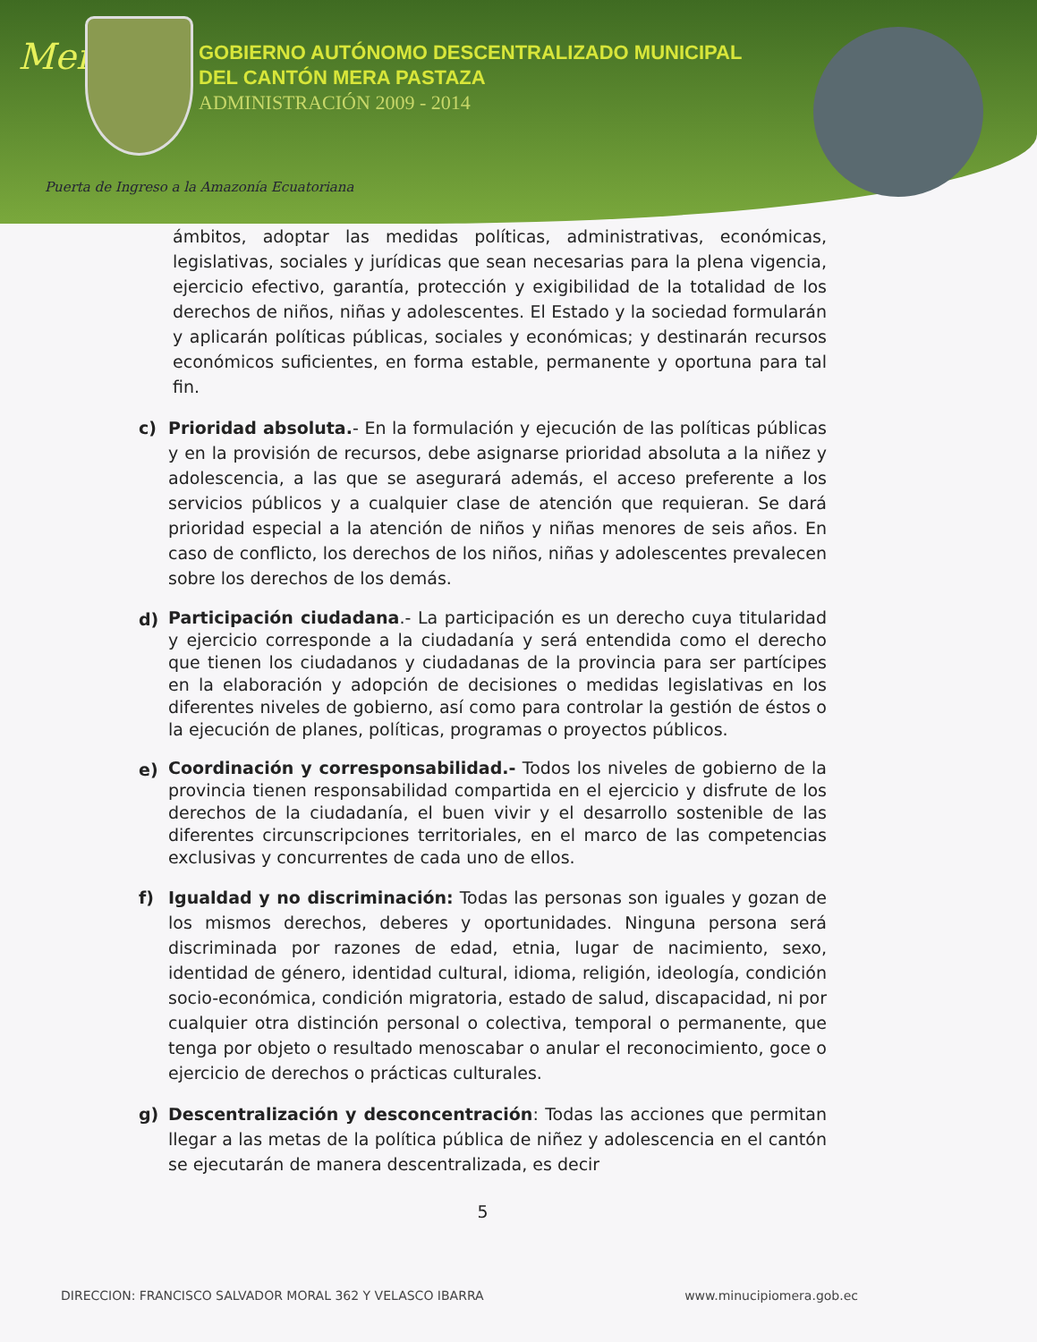Mera
GOBIERNO AUTÓNOMO DESCENTRALIZADO MUNICIPAL
DEL CANTÓN MERA PASTAZA
ADMINISTRACIÓN 2009 - 2014
Puerta de Ingreso a la Amazonía Ecuatoriana
ámbitos, adoptar las medidas políticas, administrativas, económicas, legislativas, sociales y jurídicas que sean necesarias para la plena vigencia, ejercicio efectivo, garantía, protección y exigibilidad de la totalidad de los derechos de niños, niñas y adolescentes. El Estado y la sociedad formularán y aplicarán políticas públicas, sociales y económicas; y destinarán recursos económicos suficientes, en forma estable, permanente y oportuna para tal fin.
c) Prioridad absoluta.- En la formulación y ejecución de las políticas públicas y en la provisión de recursos, debe asignarse prioridad absoluta a la niñez y adolescencia, a las que se asegurará además, el acceso preferente a los servicios públicos y a cualquier clase de atención que requieran. Se dará prioridad especial a la atención de niños y niñas menores de seis años. En caso de conflicto, los derechos de los niños, niñas y adolescentes prevalecen sobre los derechos de los demás.
d)
Participación ciudadana.- La participación es un derecho cuya titularidad y ejercicio corresponde a la ciudadanía y será entendida como el derecho que tienen los ciudadanos y ciudadanas de la provincia para ser partícipes en la elaboración y adopción de decisiones o medidas legislativas en los diferentes niveles de gobierno, así como para controlar la gestión de éstos o la ejecución de planes, políticas, programas o proyectos públicos.
e)
Coordinación y corresponsabilidad.- Todos los niveles de gobierno de la provincia tienen responsabilidad compartida en el ejercicio y disfrute de los derechos de la ciudadanía, el buen vivir y el desarrollo sostenible de las diferentes circunscripciones territoriales, en el marco de las competencias exclusivas y concurrentes de cada uno de ellos.
f) Igualdad y no discriminación: Todas las personas son iguales y gozan de los mismos derechos, deberes y oportunidades. Ninguna persona será discriminada por razones de edad, etnia, lugar de nacimiento, sexo, identidad de género, identidad cultural, idioma, religión, ideología, condición socio-económica, condición migratoria, estado de salud, discapacidad, ni por cualquier otra distinción personal o colectiva, temporal o permanente, que tenga por objeto o resultado menoscabar o anular el reconocimiento, goce o ejercicio de derechos o prácticas culturales.
g) Descentralización y desconcentración: Todas las acciones que permitan llegar a las metas de la política pública de niñez y adolescencia en el cantón se ejecutarán de manera descentralizada, es decir
5
DIRECCION: FRANCISCO SALVADOR MORAL 362 Y VELASCO IBARRA www.minucipiomera.gob.ec